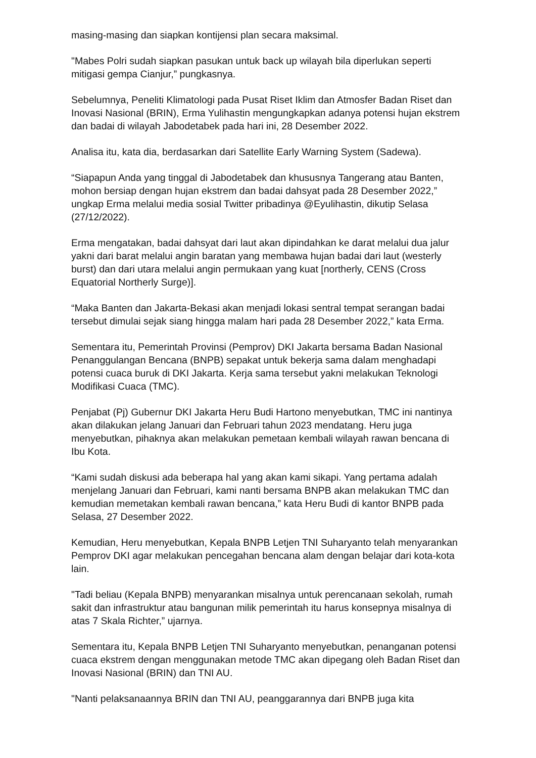masing-masing dan siapkan kontijensi plan secara maksimal.
"Mabes Polri sudah siapkan pasukan untuk back up wilayah bila diperlukan seperti mitigasi gempa Cianjur,” pungkasnya.
Sebelumnya, Peneliti Klimatologi pada Pusat Riset Iklim dan Atmosfer Badan Riset dan Inovasi Nasional (BRIN), Erma Yulihastin mengungkapkan adanya potensi hujan ekstrem dan badai di wilayah Jabodetabek pada hari ini, 28 Desember 2022.
Analisa itu, kata dia, berdasarkan dari Satellite Early Warning System (Sadewa).
“Siapapun Anda yang tinggal di Jabodetabek dan khususnya Tangerang atau Banten, mohon bersiap dengan hujan ekstrem dan badai dahsyat pada 28 Desember 2022,” ungkap Erma melalui media sosial Twitter pribadinya @Eyulihastin, dikutip Selasa (27/12/2022).
Erma mengatakan, badai dahsyat dari laut akan dipindahkan ke darat melalui dua jalur yakni dari barat melalui angin baratan yang membawa hujan badai dari laut (westerly burst) dan dari utara melalui angin permukaan yang kuat [northerly, CENS (Cross Equatorial Northerly Surge)].
“Maka Banten dan Jakarta-Bekasi akan menjadi lokasi sentral tempat serangan badai tersebut dimulai sejak siang hingga malam hari pada 28 Desember 2022,” kata Erma.
Sementara itu, Pemerintah Provinsi (Pemprov) DKI Jakarta bersama Badan Nasional Penanggulangan Bencana (BNPB) sepakat untuk bekerja sama dalam menghadapi potensi cuaca buruk di DKI Jakarta. Kerja sama tersebut yakni melakukan Teknologi Modifikasi Cuaca (TMC).
Penjabat (Pj) Gubernur DKI Jakarta Heru Budi Hartono menyebutkan, TMC ini nantinya akan dilakukan jelang Januari dan Februari tahun 2023 mendatang. Heru juga menyebutkan, pihaknya akan melakukan pemetaan kembali wilayah rawan bencana di Ibu Kota.
“Kami sudah diskusi ada beberapa hal yang akan kami sikapi. Yang pertama adalah menjelang Januari dan Februari, kami nanti bersama BNPB akan melakukan TMC dan kemudian memetakan kembali rawan bencana,” kata Heru Budi di kantor BNPB pada Selasa, 27 Desember 2022.
Kemudian, Heru menyebutkan, Kepala BNPB Letjen TNI Suharyanto telah menyarankan Pemprov DKI agar melakukan pencegahan bencana alam dengan belajar dari kota-kota lain.
"Tadi beliau (Kepala BNPB) menyarankan misalnya untuk perencanaan sekolah, rumah sakit dan infrastruktur atau bangunan milik pemerintah itu harus konsepnya misalnya di atas 7 Skala Richter,” ujarnya.
Sementara itu, Kepala BNPB Letjen TNI Suharyanto menyebutkan, penanganan potensi cuaca ekstrem dengan menggunakan metode TMC akan dipegang oleh Badan Riset dan Inovasi Nasional (BRIN) dan TNI AU.
"Nanti pelaksanaannya BRIN dan TNI AU, peanggarannya dari BNPB juga kita